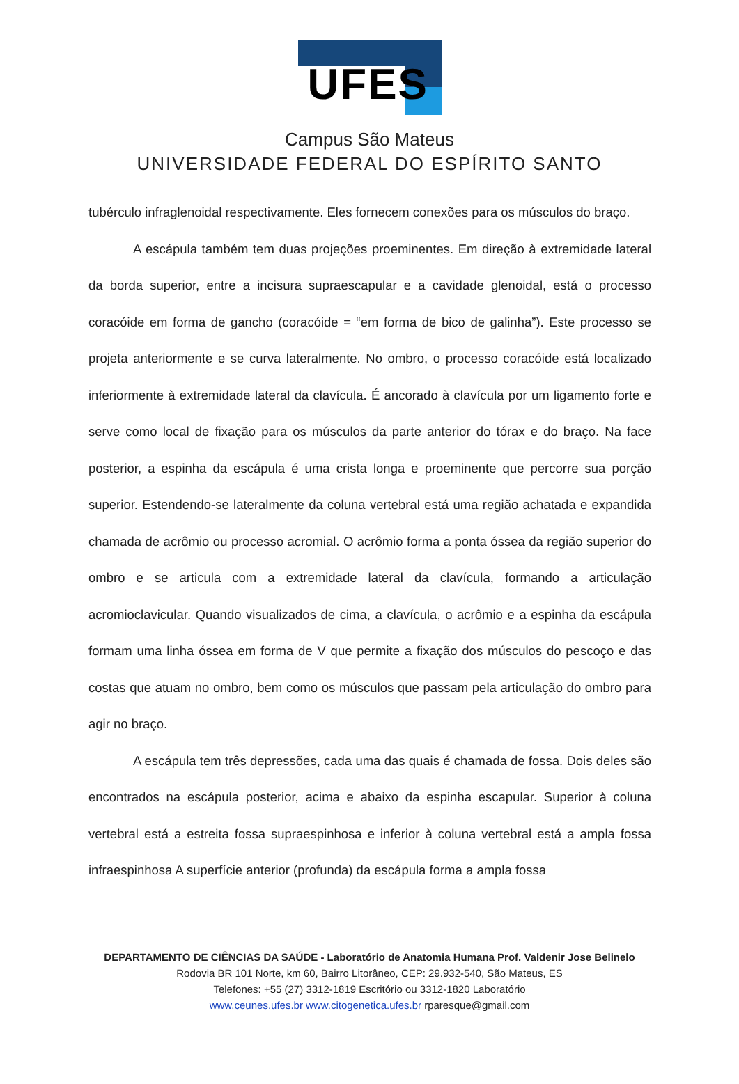UFES
Campus São Mateus
UNIVERSIDADE FEDERAL DO ESPÍRITO SANTO
tubérculo infraglenoidal respectivamente. Eles fornecem conexões para os músculos do braço.
A escápula também tem duas projeções proeminentes. Em direção à extremidade lateral da borda superior, entre a incisura supraescapular e a cavidade glenoidal, está o processo coracóide em forma de gancho (coracóide = “em forma de bico de galinha”). Este processo se projeta anteriormente e se curva lateralmente. No ombro, o processo coracóide está localizado inferiormente à extremidade lateral da clavícula. É ancorado à clavícula por um ligamento forte e serve como local de fixação para os músculos da parte anterior do tórax e do braço. Na face posterior, a espinha da escápula é uma crista longa e proeminente que percorre sua porção superior. Estendendo-se lateralmente da coluna vertebral está uma região achatada e expandida chamada de acrômio ou processo acromial. O acrômio forma a ponta óssea da região superior do ombro e se articula com a extremidade lateral da clavícula, formando a articulação acromioclavicular. Quando visualizados de cima, a clavícula, o acrômio e a espinha da escápula formam uma linha óssea em forma de V que permite a fixação dos músculos do pescoço e das costas que atuam no ombro, bem como os músculos que passam pela articulação do ombro para agir no braço.
A escápula tem três depressões, cada uma das quais é chamada de fossa. Dois deles são encontrados na escápula posterior, acima e abaixo da espinha escapular. Superior à coluna vertebral está a estreita fossa supraespinhosa e inferior à coluna vertebral está a ampla fossa infraespinhosa A superfície anterior (profunda) da escápula forma a ampla fossa
DEPARTAMENTO DE CIÊNCIAS DA SAÚDE - Laboratório de Anatomia Humana Prof. Valdenir Jose Belinelo
Rodovia BR 101 Norte, km 60, Bairro Litorâneo, CEP: 29.932-540, São Mateus, ES
Telefones: +55 (27) 3312-1819 Escritório ou 3312-1820 Laboratório
www.ceunes.ufes.br www.citogenetica.ufes.br rparesque@gmail.com